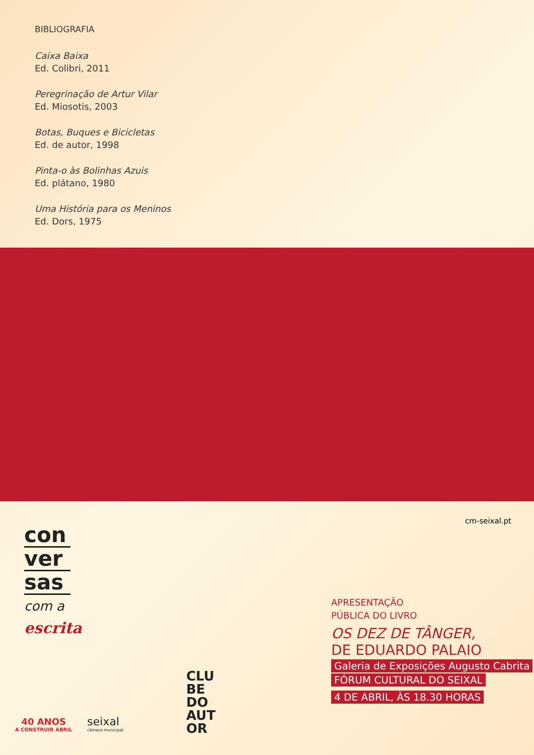BIBLIOGRAFIA
Caixa Baixa
Ed. Colibri, 2011
Peregrinação de Artur Vilar
Ed. Miosotis, 2003
Botas, Buques e Bicicletas
Ed. de autor, 1998
Pinta-o às Bolinhas Azuis
Ed. plátano, 1980
Uma História para os Meninos
Ed. Dors, 1975
cm-seixal.pt
con
ver
sas
com a
escrita
APRESENTAÇÃO
PÚBLICA DO LIVRO
OS DEZ DE TÂNGER,
DE EDUARDO PALAIO
Galeria de Exposições Augusto Cabrita
FÓRUM CULTURAL DO SEIXAL
4 DE ABRIL, ÀS 18.30 HORAS
40 ANOS
A CONSTRUIR ABRIL
seixal
câmara municipal
CLU BE DO AUT OR